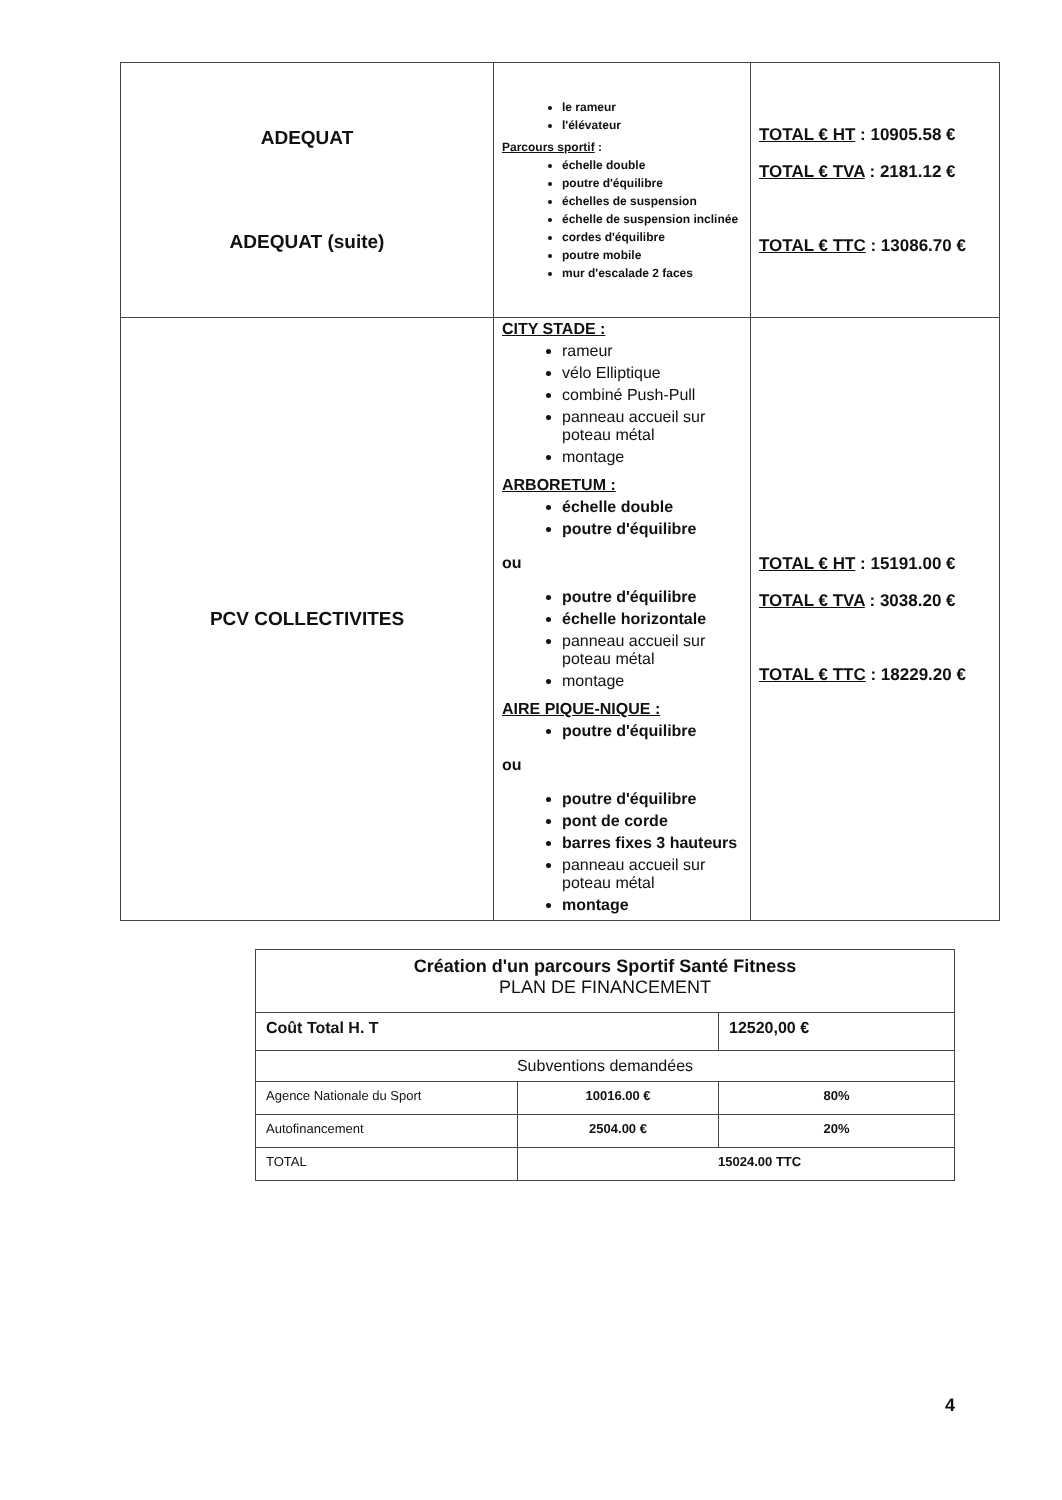| ADEQUAT ADEQUAT (suite) | le rameur l'élévateur Parcours sportif : échelle double poutre d'équilibre échelles de suspension échelle de suspension inclinée cordes d'équilibre poutre mobile mur d'escalade 2 faces | TOTAL € HT : 10905.58 € TOTAL € TVA : 2181.12 € TOTAL € TTC : 13086.70 € |
| PCV COLLECTIVITES | CITY STADE : rameur vélo Elliptique combiné Push-Pull panneau accueil sur poteau métal montage ARBORETUM : échelle double poutre d'équilibre ou poutre d'équilibre échelle horizontale panneau accueil sur poteau métal montage AIRE PIQUE-NIQUE : poutre d'équilibre ou poutre d'équilibre pont de corde barres fixes 3 hauteurs panneau accueil sur poteau métal montage | TOTAL € HT : 15191.00 € TOTAL € TVA : 3038.20 € TOTAL € TTC : 18229.20 € |
| Création d'un parcours Sportif Santé Fitness PLAN DE FINANCEMENT | | |
| Coût Total H. T | | 12520,00 € |
| Subventions demandées | | |
| Agence Nationale du Sport | 10016.00 € | 80% |
| Autofinancement | 2504.00 € | 20% |
| TOTAL | 15024.00 TTC | |
4